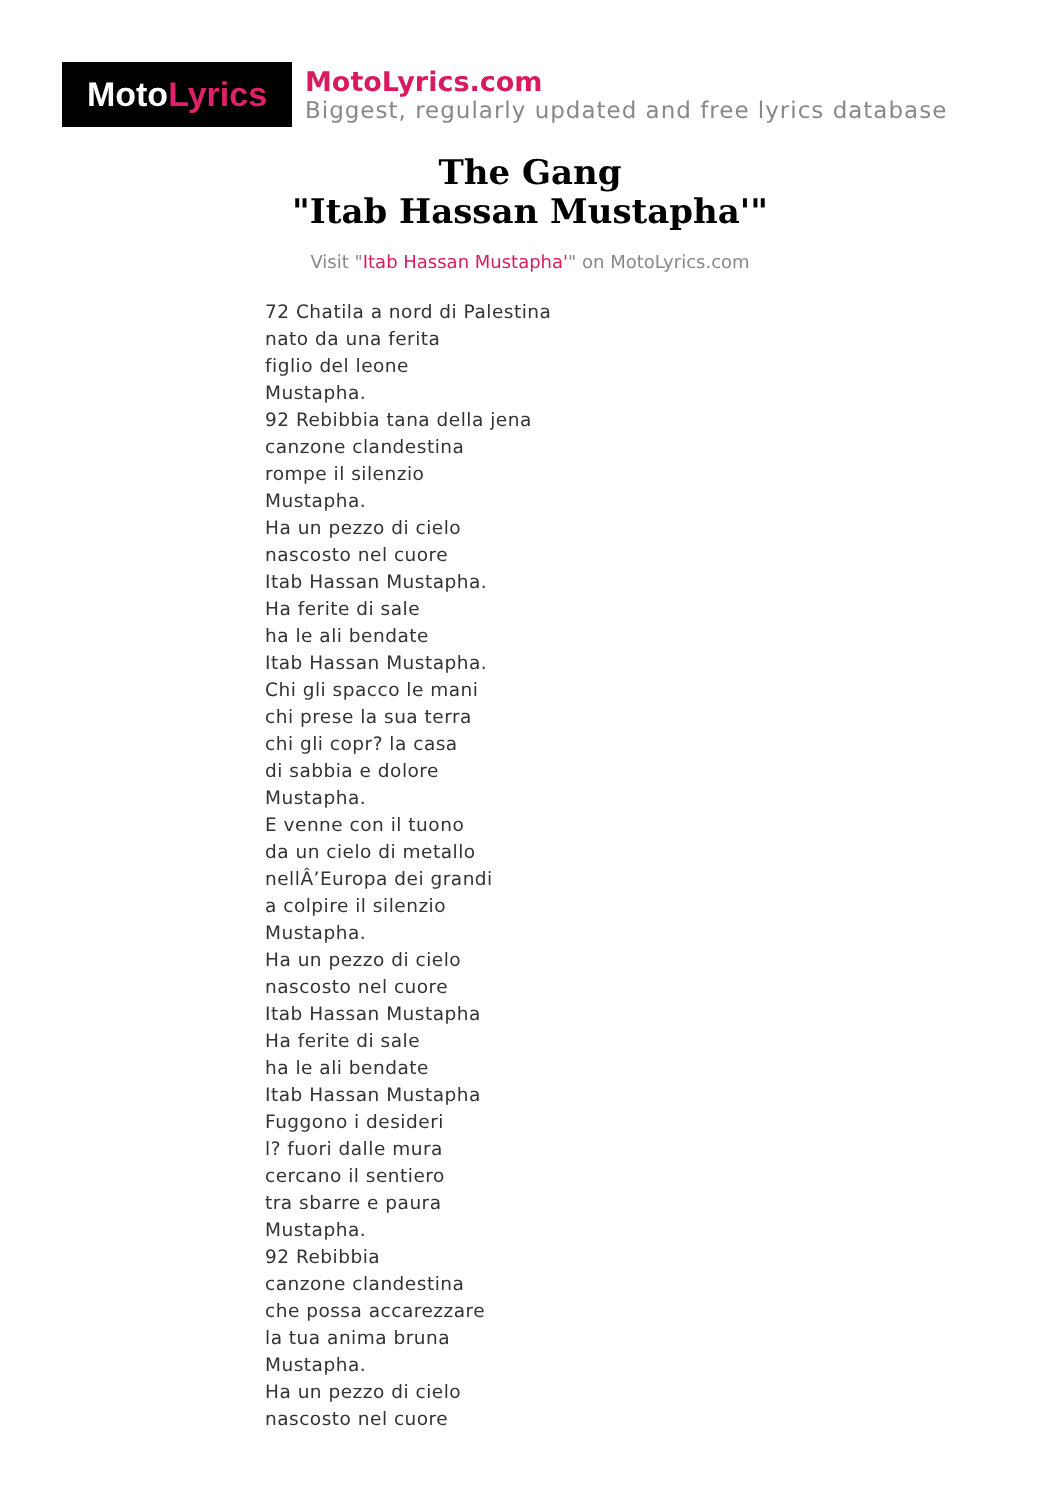Moto Lyrics
MotoLyrics.com
Biggest, regularly updated and free lyrics database
The Gang
"Itab Hassan Mustapha'"
Visit "Itab Hassan Mustapha'" on MotoLyrics.com
72 Chatila a nord di Palestina
nato da una ferita
figlio del leone
Mustapha.
92 Rebibbia tana della jena
canzone clandestina
rompe il silenzio
Mustapha.
Ha un pezzo di cielo
nascosto nel cuore
Itab Hassan Mustapha.
Ha ferite di sale
ha le ali bendate
Itab Hassan Mustapha.
Chi gli spacco le mani
chi prese la sua terra
chi gli copr? la casa
di sabbia e dolore
Mustapha.
E venne con il tuono
da un cielo di metallo
nellÂ’Europa dei grandi
a colpire il silenzio
Mustapha.
Ha un pezzo di cielo
nascosto nel cuore
Itab Hassan Mustapha
Ha ferite di sale
ha le ali bendate
Itab Hassan Mustapha
Fuggono i desideri
l? fuori dalle mura
cercano il sentiero
tra sbarre e paura
Mustapha.
92 Rebibbia
canzone clandestina
che possa accarezzare
la tua anima bruna
Mustapha.
Ha un pezzo di cielo
nascosto nel cuore